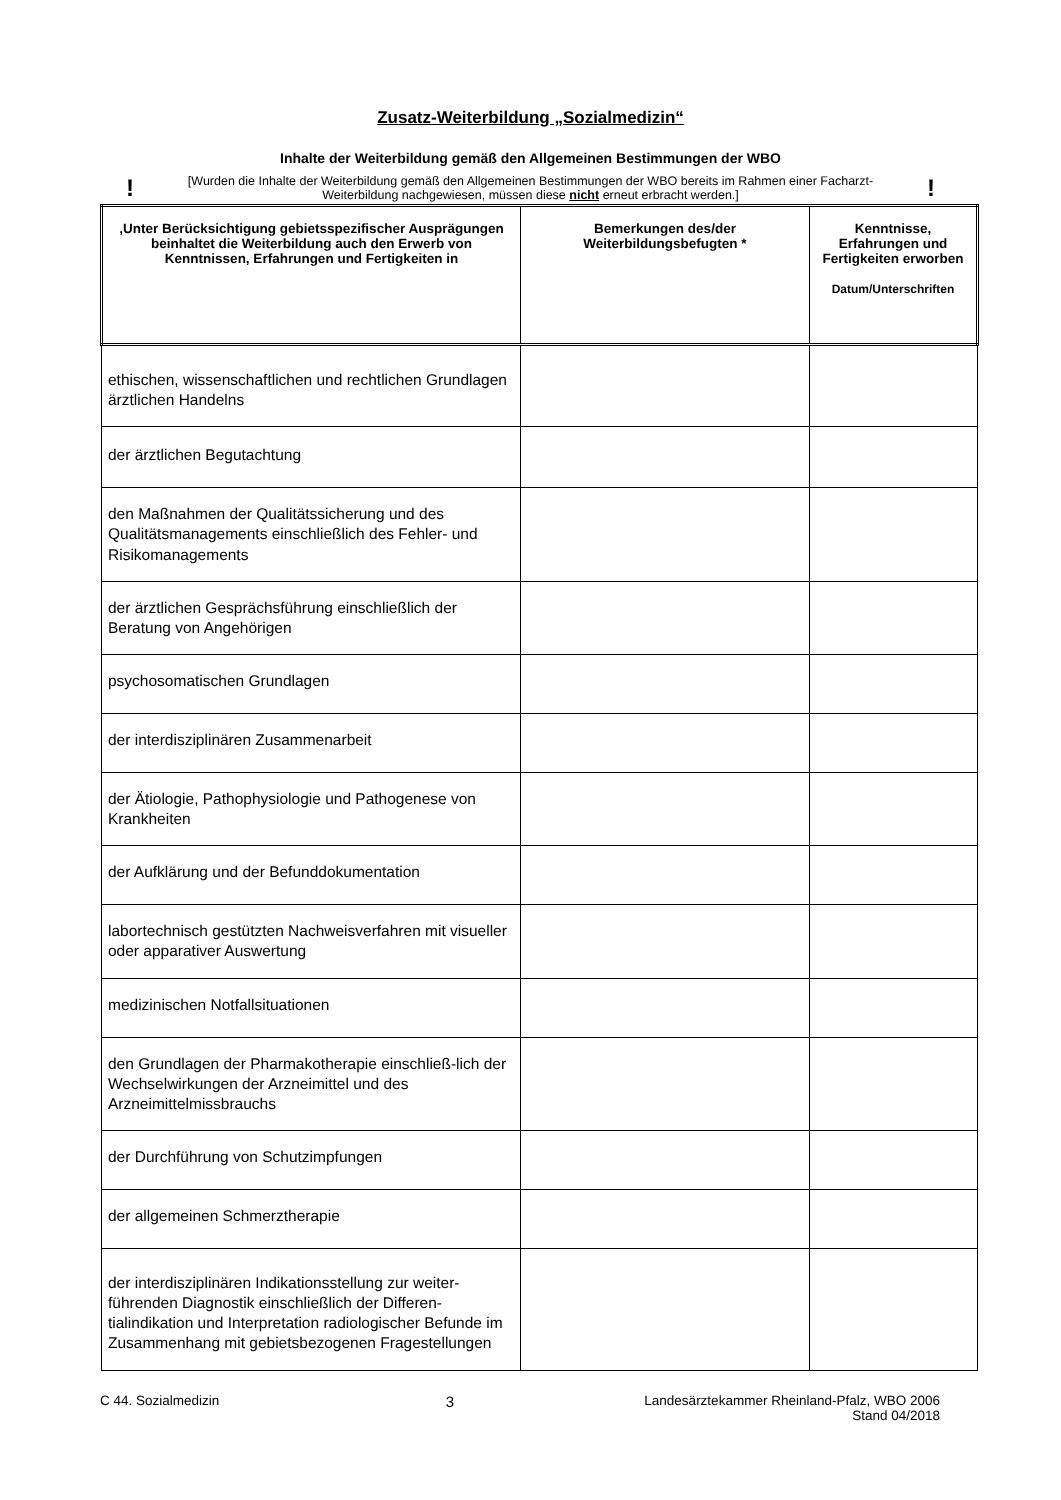Zusatz-Weiterbildung „Sozialmedizin“
Inhalte der Weiterbildung gemäß den Allgemeinen Bestimmungen der WBO
!
[Wurden die Inhalte der Weiterbildung gemäß den Allgemeinen Bestimmungen der WBO bereits im Rahmen einer Facharzt-Weiterbildung nachgewiesen, müssen diese nicht erneut erbracht werden.]
!
| ‚Unter Berücksichtigung gebietsspezifischer Ausprägungen beinhaltet die Weiterbildung auch den Erwerb von Kenntnissen, Erfahrungen und Fertigkeiten in | Bemerkungen des/der Weiterbildungsbefugten * | Kenntnisse, Erfahrungen und Fertigkeiten erworben Datum/Unterschriften |
| --- | --- | --- |
| ethischen, wissenschaftlichen und rechtlichen Grundlagen ärztlichen Handelns | | |
| der ärztlichen Begutachtung | | |
| den Maßnahmen der Qualitätssicherung und des Qualitätsmanagements einschließlich des Fehler- und Risikomanagements | | |
| der ärztlichen Gesprächsführung einschließlich der Beratung von Angehörigen | | |
| psychosomatischen Grundlagen | | |
| der interdisziplinären Zusammenarbeit | | |
| der Ätiologie, Pathophysiologie und Pathogenese von Krankheiten | | |
| der Aufklärung und der Befunddokumentation | | |
| labortechnisch gestützten Nachweisverfahren mit visueller oder apparativer Auswertung | | |
| medizinischen Notfallsituationen | | |
| den Grundlagen der Pharmakotherapie einschließ-lich der Wechselwirkungen der Arzneimittel und des Arzneimittelmissbrauchs | | |
| der Durchführung von Schutzimpfungen | | |
| der allgemeinen Schmerztherapie | | |
| der interdisziplinären Indikationsstellung zur weiter-führenden Diagnostik einschließlich der Differen-tialindikation und Interpretation radiologischer Befunde im Zusammenhang mit gebietsbezogenen Fragestellungen | | |
C 44. Sozialmedizin 3 Landesärztekammer Rheinland-Pfalz, WBO 2006
Stand 04/2018